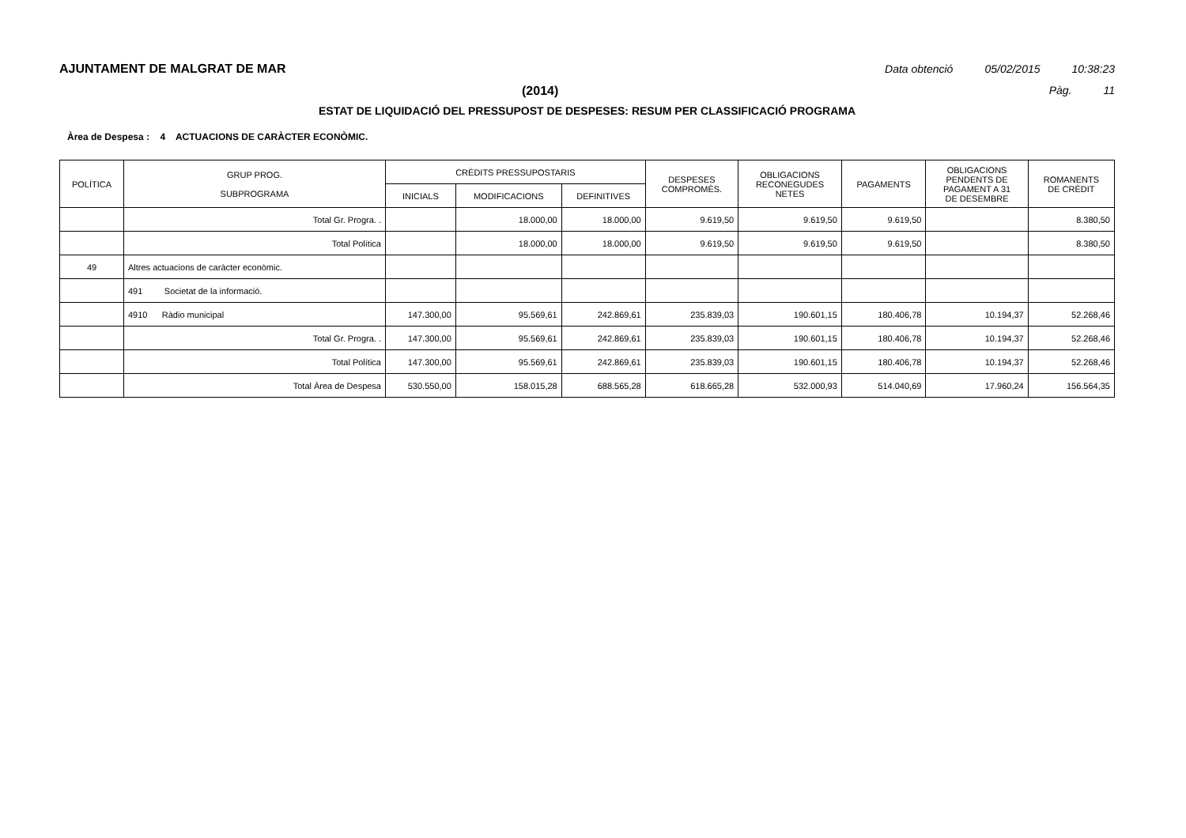AJUNTAMENT DE MALGRAT DE MAR Data obtenció 05/02/2015 10:38:23
(2014) Pàg. 11
ESTAT DE LIQUIDACIÓ DEL PRESSUPOST DE DESPESES: RESUM PER CLASSIFICACIÓ PROGRAMA
Àrea de Despesa : 4 ACTUACIONS DE CARÀCTER ECONÒMIC.
| POLÍTICA | GRUP PROG. SUBPROGRAMA | CRÈDITS PRESSUPOSTARIS | | | DESPESES COMPROMÈS. | OBLIGACIONS RECONEGUDES NETES | PAGAMENTS | OBLIGACIONS PENDENTS DE PAGAMENT A 31 DE DESEMBRE | ROMANENTS DE CRÈDIT |
| --- | --- | --- | --- | --- | --- | --- | --- | --- | --- |
| | | INICIALS | MODIFICACIONS | DEFINITIVES | | | | | |
| | Total Gr. Progra. . | | 18.000,00 | 18.000,00 | 9.619,50 | 9.619,50 | 9.619,50 | | 8.380,50 |
| | Total Política | | 18.000,00 | 18.000,00 | 9.619,50 | 9.619,50 | 9.619,50 | | 8.380,50 |
| 49 | Altres actuacions de caràcter econòmic. | | | | | | | | |
| | 491 Societat de la informació. | | | | | | | | |
| | 4910 Ràdio municipal | 147.300,00 | 95.569,61 | 242.869,61 | 235.839,03 | 190.601,15 | 180.406,78 | 10.194,37 | 52.268,46 |
| | Total Gr. Progra. . | 147.300,00 | 95.569,61 | 242.869,61 | 235.839,03 | 190.601,15 | 180.406,78 | 10.194,37 | 52.268,46 |
| | Total Política | 147.300,00 | 95.569,61 | 242.869,61 | 235.839,03 | 190.601,15 | 180.406,78 | 10.194,37 | 52.268,46 |
| | Total Àrea de Despesa | 530.550,00 | 158.015,28 | 688.565,28 | 618.665,28 | 532.000,93 | 514.040,69 | 17.960,24 | 156.564,35 |